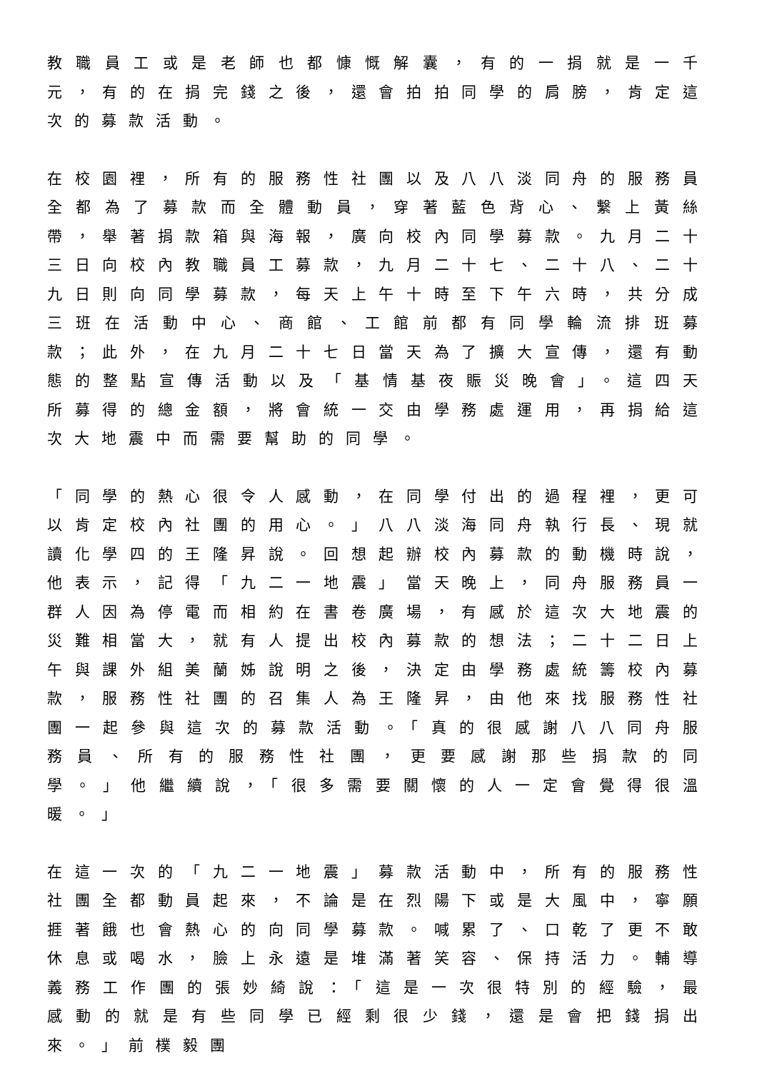教職員工或是老師也都慷慨解囊，有的一捐就是一千元，有的在捐完錢之後，還會拍拍同學的肩膀，肯定這次的募款活動。
在校園裡，所有的服務性社團以及八八淡同舟的服務員全都為了募款而全體動員，穿著藍色背心、繫上黃絲帶，舉著捐款箱與海報，廣向校內同學募款。九月二十三日向校內教職員工募款，九月二十七、二十八、二十九日則向同學募款，每天上午十時至下午六時，共分成三班在活動中心、商館、工館前都有同學輪流排班募款；此外，在九月二十七日當天為了擴大宣傳，還有動態的整點宣傳活動以及「基情基夜賑災晚會」。這四天所募得的總金額，將會統一交由學務處運用，再捐給這次大地震中而需要幫助的同學。
「同學的熱心很令人感動，在同學付出的過程裡，更可以肯定校內社團的用心。」八八淡海同舟執行長、現就讀化學四的王隆昇說。回想起辦校內募款的動機時說，他表示，記得「九二一地震」當天晚上，同舟服務員一群人因為停電而相約在書卷廣場，有感於這次大地震的災難相當大，就有人提出校內募款的想法；二十二日上午與課外組美蘭姊說明之後，決定由學務處統籌校內募款，服務性社團的召集人為王隆昇，由他來找服務性社團一起參與這次的募款活動。「真的很感謝八八同舟服務員、所有的服務性社團，更要感謝那些捐款的同學。」他繼續說，「很多需要關懷的人一定會覺得很溫暖。」
在這一次的「九二一地震」募款活動中，所有的服務性社團全都動員起來，不論是在烈陽下或是大風中，寧願捱著餓也會熱心的向同學募款。喊累了、口乾了更不敢休息或喝水，臉上永遠是堆滿著笑容、保持活力。輔導義務工作團的張妙綺說：「這是一次很特別的經驗，最感動的就是有些同學已經剩很少錢，還是會把錢捐出來。」前樸毅團